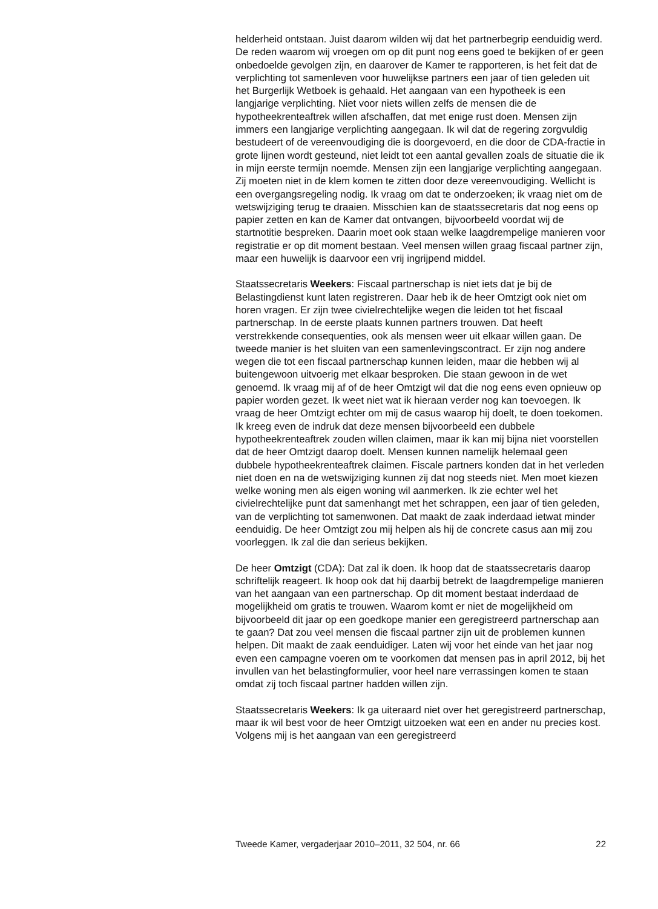helderheid ontstaan. Juist daarom wilden wij dat het partnerbegrip eenduidig werd. De reden waarom wij vroegen om op dit punt nog eens goed te bekijken of er geen onbedoelde gevolgen zijn, en daarover de Kamer te rapporteren, is het feit dat de verplichting tot samenleven voor huwelijkse partners een jaar of tien geleden uit het Burgerlijk Wetboek is gehaald. Het aangaan van een hypotheek is een langjarige verplichting. Niet voor niets willen zelfs de mensen die de hypotheekrenteaftrek willen afschaffen, dat met enige rust doen. Mensen zijn immers een langjarige verplichting aangegaan. Ik wil dat de regering zorgvuldig bestudeert of de vereenvoudiging die is doorgevoerd, en die door de CDA-fractie in grote lijnen wordt gesteund, niet leidt tot een aantal gevallen zoals de situatie die ik in mijn eerste termijn noemde. Mensen zijn een langjarige verplichting aangegaan. Zij moeten niet in de klem komen te zitten door deze vereenvoudiging. Wellicht is een overgangsregeling nodig. Ik vraag om dat te onderzoeken; ik vraag niet om de wetswijziging terug te draaien. Misschien kan de staatssecretaris dat nog eens op papier zetten en kan de Kamer dat ontvangen, bijvoorbeeld voordat wij de startnotitie bespreken. Daarin moet ook staan welke laagdrempelige manieren voor registratie er op dit moment bestaan. Veel mensen willen graag fiscaal partner zijn, maar een huwelijk is daarvoor een vrij ingrijpend middel.
Staatssecretaris Weekers: Fiscaal partnerschap is niet iets dat je bij de Belastingdienst kunt laten registreren. Daar heb ik de heer Omtzigt ook niet om horen vragen. Er zijn twee civielrechtelijke wegen die leiden tot het fiscaal partnerschap. In de eerste plaats kunnen partners trouwen. Dat heeft verstrekkende consequenties, ook als mensen weer uit elkaar willen gaan. De tweede manier is het sluiten van een samenlevingscontract. Er zijn nog andere wegen die tot een fiscaal partnerschap kunnen leiden, maar die hebben wij al buitengewoon uitvoerig met elkaar besproken. Die staan gewoon in de wet genoemd. Ik vraag mij af of de heer Omtzigt wil dat die nog eens even opnieuw op papier worden gezet. Ik weet niet wat ik hieraan verder nog kan toevoegen. Ik vraag de heer Omtzigt echter om mij de casus waarop hij doelt, te doen toekomen. Ik kreeg even de indruk dat deze mensen bijvoorbeeld een dubbele hypotheekrenteaftrek zouden willen claimen, maar ik kan mij bijna niet voorstellen dat de heer Omtzigt daarop doelt. Mensen kunnen namelijk helemaal geen dubbele hypotheekrenteaftrek claimen. Fiscale partners konden dat in het verleden niet doen en na de wetswijziging kunnen zij dat nog steeds niet. Men moet kiezen welke woning men als eigen woning wil aanmerken. Ik zie echter wel het civielrechtelijke punt dat samenhangt met het schrappen, een jaar of tien geleden, van de verplichting tot samenwonen. Dat maakt de zaak inderdaad ietwat minder eenduidig. De heer Omtzigt zou mij helpen als hij de concrete casus aan mij zou voorleggen. Ik zal die dan serieus bekijken.
De heer Omtzigt (CDA): Dat zal ik doen. Ik hoop dat de staatssecretaris daarop schriftelijk reageert. Ik hoop ook dat hij daarbij betrekt de laagdrempelige manieren van het aangaan van een partnerschap. Op dit moment bestaat inderdaad de mogelijkheid om gratis te trouwen. Waarom komt er niet de mogelijkheid om bijvoorbeeld dit jaar op een goedkope manier een geregistreerd partnerschap aan te gaan? Dat zou veel mensen die fiscaal partner zijn uit de problemen kunnen helpen. Dit maakt de zaak eenduidiger. Laten wij voor het einde van het jaar nog even een campagne voeren om te voorkomen dat mensen pas in april 2012, bij het invullen van het belastingformulier, voor heel nare verrassingen komen te staan omdat zij toch fiscaal partner hadden willen zijn.
Staatssecretaris Weekers: Ik ga uiteraard niet over het geregistreerd partnerschap, maar ik wil best voor de heer Omtzigt uitzoeken wat een en ander nu precies kost. Volgens mij is het aangaan van een geregistreerd
Tweede Kamer, vergaderjaar 2010–2011, 32 504, nr. 66 22